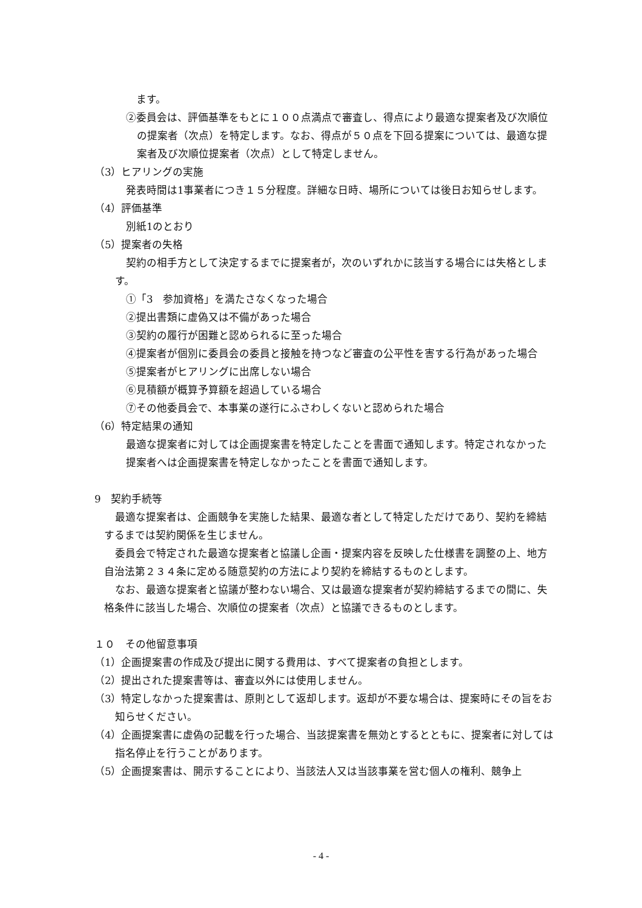ます。
②委員会は、評価基準をもとに１００点満点で審査し、得点により最適な提案者及び次順位の提案者（次点）を特定します。なお、得点が５０点を下回る提案については、最適な提案者及び次順位提案者（次点）として特定しません。
（3）ヒアリングの実施
発表時間は1事業者につき１５分程度。詳細な日時、場所については後日お知らせします。
（4）評価基準
別紙1のとおり
（5）提案者の失格
契約の相手方として決定するまでに提案者が，次のいずれかに該当する場合には失格とします。
①「3　参加資格」を満たさなくなった場合
②提出書類に虚偽又は不備があった場合
③契約の履行が困難と認められるに至った場合
④提案者が個別に委員会の委員と接触を持つなど審査の公平性を害する行為があった場合
⑤提案者がヒアリングに出席しない場合
⑥見積額が概算予算額を超過している場合
⑦その他委員会で、本事業の遂行にふさわしくないと認められた場合
（6）特定結果の通知
最適な提案者に対しては企画提案書を特定したことを書面で通知します。特定されなかった提案者へは企画提案書を特定しなかったことを書面で通知します。
9　契約手続等
最適な提案者は、企画競争を実施した結果、最適な者として特定しただけであり、契約を締結するまでは契約関係を生じません。
委員会で特定された最適な提案者と協議し企画・提案内容を反映した仕様書を調整の上、地方自治法第２３４条に定める随意契約の方法により契約を締結するものとします。
なお、最適な提案者と協議が整わない場合、又は最適な提案者が契約締結するまでの間に、失格条件に該当した場合、次順位の提案者（次点）と協議できるものとします。
１０　その他留意事項
（1）企画提案書の作成及び提出に関する費用は、すべて提案者の負担とします。
（2）提出された提案書等は、審査以外には使用しません。
（3）特定しなかった提案書は、原則として返却します。返却が不要な場合は、提案時にその旨をお知らせください。
（4）企画提案書に虚偽の記載を行った場合、当該提案書を無効とするとともに、提案者に対しては指名停止を行うことがあります。
（5）企画提案書は、開示することにより、当該法人又は当該事業を営む個人の権利、競争上
- 4 -